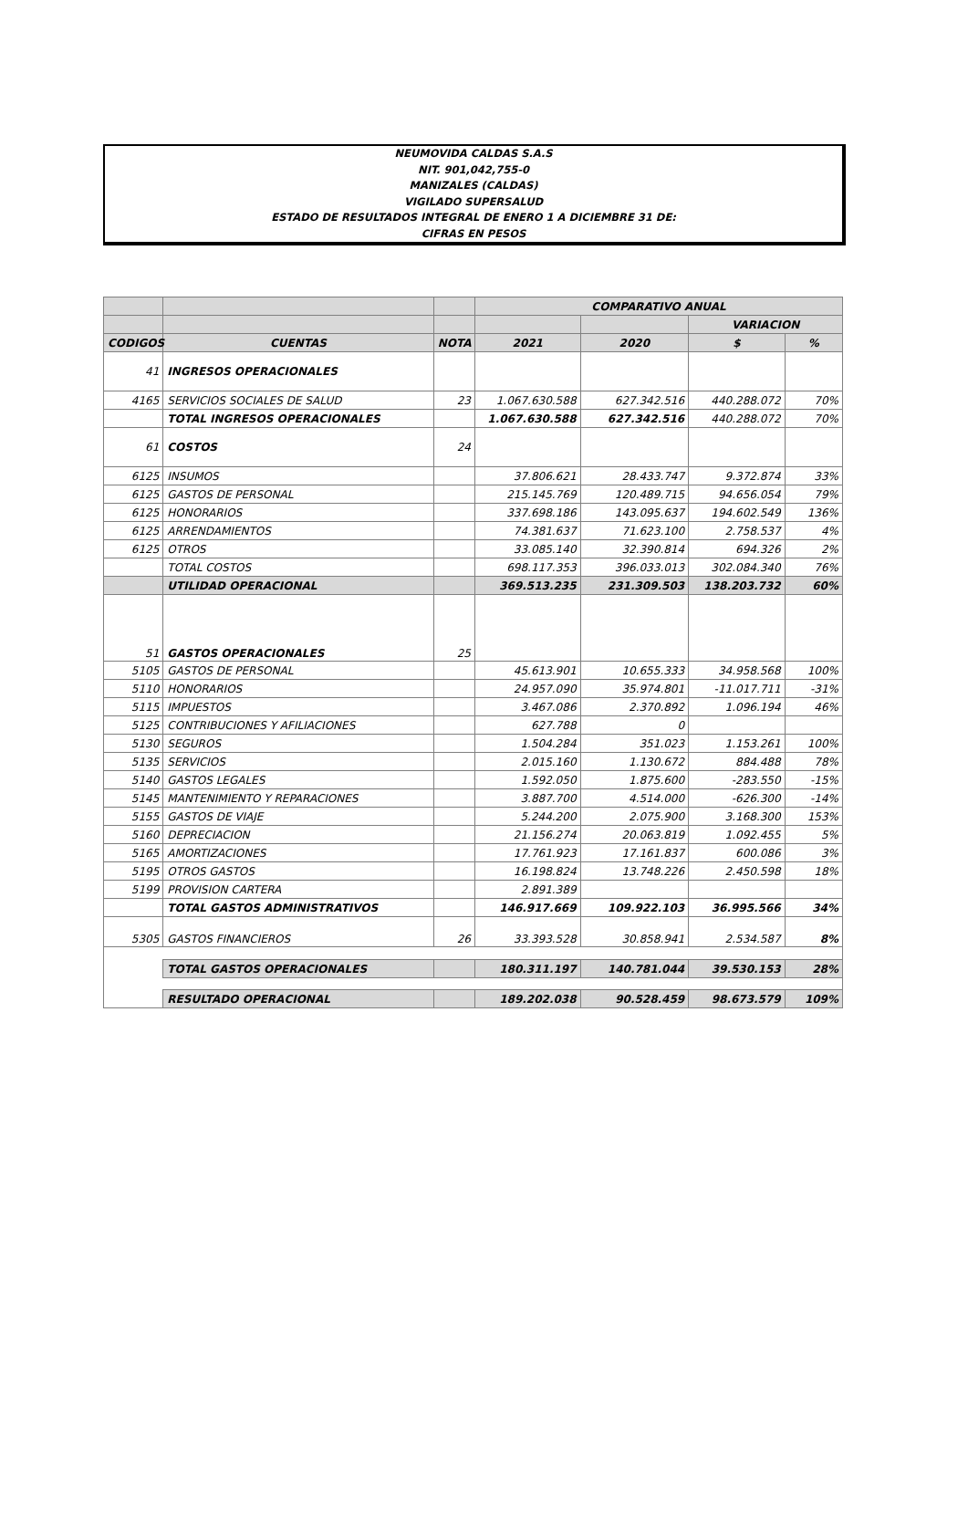NEUMOVIDA CALDAS S.A.S
NIT. 901,042,755-0
MANIZALES (CALDAS)
VIGILADO SUPERSALUD
ESTADO DE RESULTADOS INTEGRAL DE ENERO 1 A DICIEMBRE 31 DE:
CIFRAS EN PESOS
| | | | COMPARATIVO ANUAL | | | |
| --- | --- | --- | --- | --- | --- | --- |
| | | | | | VARIACION | |
| CODIGOS | CUENTAS | NOTA | 2021 | 2020 | $ | % |
| 41 | INGRESOS OPERACIONALES | | | | | |
| 4165 | SERVICIOS SOCIALES DE SALUD | 23 | 1.067.630.588 | 627.342.516 | 440.288.072 | 70% |
| | TOTAL INGRESOS OPERACIONALES | | 1.067.630.588 | 627.342.516 | 440.288.072 | 70% |
| 61 | COSTOS | 24 | | | | |
| 6125 | INSUMOS | | 37.806.621 | 28.433.747 | 9.372.874 | 33% |
| 6125 | GASTOS DE PERSONAL | | 215.145.769 | 120.489.715 | 94.656.054 | 79% |
| 6125 | HONORARIOS | | 337.698.186 | 143.095.637 | 194.602.549 | 136% |
| 6125 | ARRENDAMIENTOS | | 74.381.637 | 71.623.100 | 2.758.537 | 4% |
| 6125 | OTROS | | 33.085.140 | 32.390.814 | 694.326 | 2% |
| | TOTAL COSTOS | | 698.117.353 | 396.033.013 | 302.084.340 | 76% |
| | UTILIDAD OPERACIONAL | | 369.513.235 | 231.309.503 | 138.203.732 | 60% |
| 51 | GASTOS OPERACIONALES | 25 | | | | |
| 5105 | GASTOS DE PERSONAL | | 45.613.901 | 10.655.333 | 34.958.568 | 100% |
| 5110 | HONORARIOS | | 24.957.090 | 35.974.801 | -11.017.711 | -31% |
| 5115 | IMPUESTOS | | 3.467.086 | 2.370.892 | 1.096.194 | 46% |
| 5125 | CONTRIBUCIONES Y AFILIACIONES | | 627.788 | 0 | | |
| 5130 | SEGUROS | | 1.504.284 | 351.023 | 1.153.261 | 100% |
| 5135 | SERVICIOS | | 2.015.160 | 1.130.672 | 884.488 | 78% |
| 5140 | GASTOS LEGALES | | 1.592.050 | 1.875.600 | -283.550 | -15% |
| 5145 | MANTENIMIENTO Y REPARACIONES | | 3.887.700 | 4.514.000 | -626.300 | -14% |
| 5155 | GASTOS DE VIAJE | | 5.244.200 | 2.075.900 | 3.168.300 | 153% |
| 5160 | DEPRECIACION | | 21.156.274 | 20.063.819 | 1.092.455 | 5% |
| 5165 | AMORTIZACIONES | | 17.761.923 | 17.161.837 | 600.086 | 3% |
| 5195 | OTROS GASTOS | | 16.198.824 | 13.748.226 | 2.450.598 | 18% |
| 5199 | PROVISION CARTERA | | 2.891.389 | | | |
| | TOTAL GASTOS ADMINISTRATIVOS | | 146.917.669 | 109.922.103 | 36.995.566 | 34% |
| 5305 | GASTOS FINANCIEROS | 26 | 33.393.528 | 30.858.941 | 2.534.587 | 8% |
| | TOTAL GASTOS OPERACIONALES | | 180.311.197 | 140.781.044 | 39.530.153 | 28% |
| | RESULTADO OPERACIONAL | | 189.202.038 | 90.528.459 | 98.673.579 | 109% |